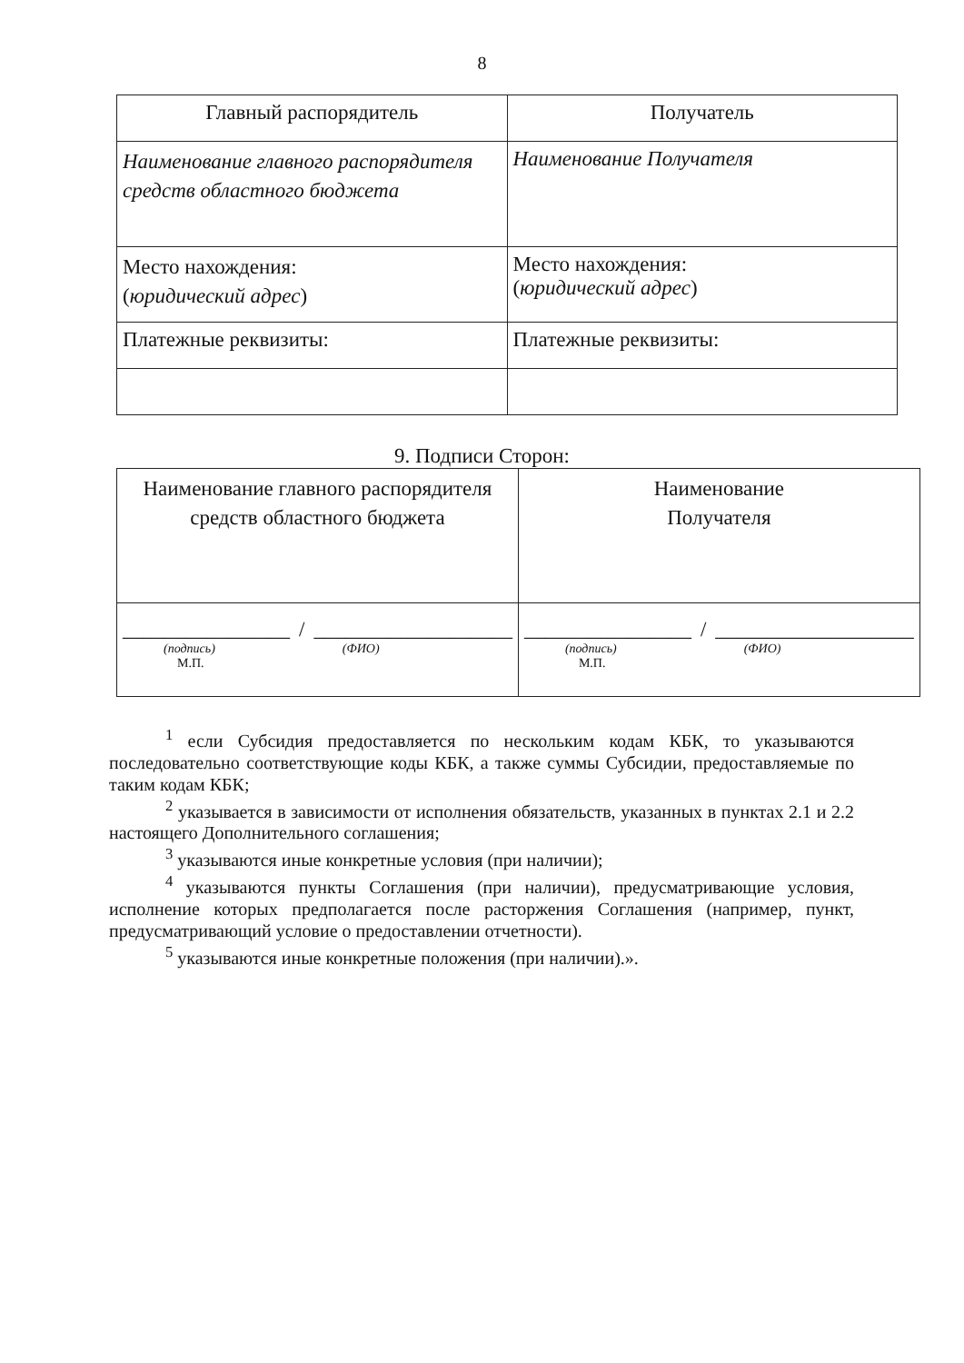8
| Главный распорядитель | Получатель |
| Наименование главного распорядителя средств областного бюджета | Наименование Получателя |
| Место нахождения: ( юридический адрес ) | Место нахождения: ( юридический адрес ) |
| Платежные реквизиты: | Платежные реквизиты: |
9. Подписи Сторон:
| Наименование главного распорядителя средств областного бюджета | Наименование Получателя |
| ________________ / ___________________ (подпись) (ФИО) М.П. | ________________ / ___________________ (подпись) (ФИО) М.П. |
<sup>1</sup> если Субсидия предоставляется по нескольким кодам КБК, то указываются последовательно соответствующие коды КБК, а также суммы Субсидии, предоставляемые по таким кодам КБК;
<sup>2</sup> указывается в зависимости от исполнения обязательств, указанных в пунктах 2.1 и 2.2 настоящего Дополнительного соглашения;
<sup>3</sup> указываются иные конкретные условия (при наличии);
<sup>4</sup> указываются пункты Соглашения (при наличии), предусматривающие условия, исполнение которых предполагается после расторжения Соглашения (например, пункт, предусматривающий условие о предоставлении отчетности).
<sup>5</sup> указываются иные конкретные положения (при наличии).».